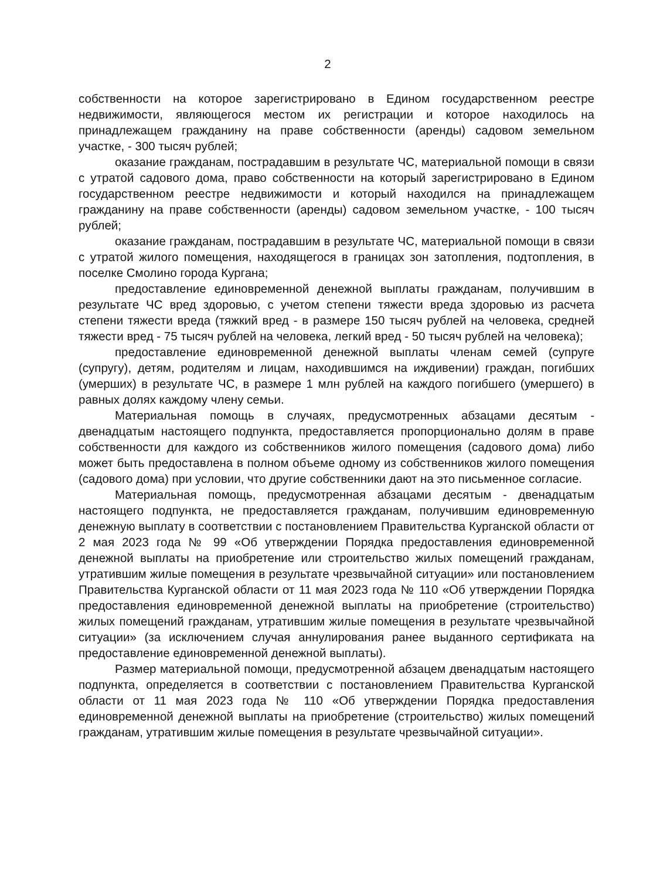2
собственности на которое зарегистрировано в Едином государственном реестре недвижимости, являющегося местом их регистрации и которое находилось на принадлежащем гражданину на праве собственности (аренды) садовом земельном участке, - 300 тысяч рублей;
оказание гражданам, пострадавшим в результате ЧС, материальной помощи в связи с утратой садового дома, право собственности на который зарегистрировано в Едином государственном реестре недвижимости и который находился на принадлежащем гражданину на праве собственности (аренды) садовом земельном участке, - 100 тысяч рублей;
оказание гражданам, пострадавшим в результате ЧС, материальной помощи в связи с утратой жилого помещения, находящегося в границах зон затопления, подтопления, в поселке Смолино города Кургана;
предоставление единовременной денежной выплаты гражданам, получившим в результате ЧС вред здоровью, с учетом степени тяжести вреда здоровью из расчета степени тяжести вреда (тяжкий вред - в размере 150 тысяч рублей на человека, средней тяжести вред - 75 тысяч рублей на человека, легкий вред - 50 тысяч рублей на человека);
предоставление единовременной денежной выплаты членам семей (супруге (супругу), детям, родителям и лицам, находившимся на иждивении) граждан, погибших (умерших) в результате ЧС, в размере 1 млн рублей на каждого погибшего (умершего) в равных долях каждому члену семьи.
Материальная помощь в случаях, предусмотренных абзацами десятым - двенадцатым настоящего подпункта, предоставляется пропорционально долям в праве собственности для каждого из собственников жилого помещения (садового дома) либо может быть предоставлена в полном объеме одному из собственников жилого помещения (садового дома) при условии, что другие собственники дают на это письменное согласие.
Материальная помощь, предусмотренная абзацами десятым - двенадцатым настоящего подпункта, не предоставляется гражданам, получившим единовременную денежную выплату в соответствии с постановлением Правительства Курганской области от 2 мая 2023 года № 99 «Об утверждении Порядка предоставления единовременной денежной выплаты на приобретение или строительство жилых помещений гражданам, утратившим жилые помещения в результате чрезвычайной ситуации» или постановлением Правительства Курганской области от 11 мая 2023 года № 110 «Об утверждении Порядка предоставления единовременной денежной выплаты на приобретение (строительство) жилых помещений гражданам, утратившим жилые помещения в результате чрезвычайной ситуации» (за исключением случая аннулирования ранее выданного сертификата на предоставление единовременной денежной выплаты).
Размер материальной помощи, предусмотренной абзацем двенадцатым настоящего подпункта, определяется в соответствии с постановлением Правительства Курганской области от 11 мая 2023 года № 110 «Об утверждении Порядка предоставления единовременной денежной выплаты на приобретение (строительство) жилых помещений гражданам, утратившим жилые помещения в результате чрезвычайной ситуации».